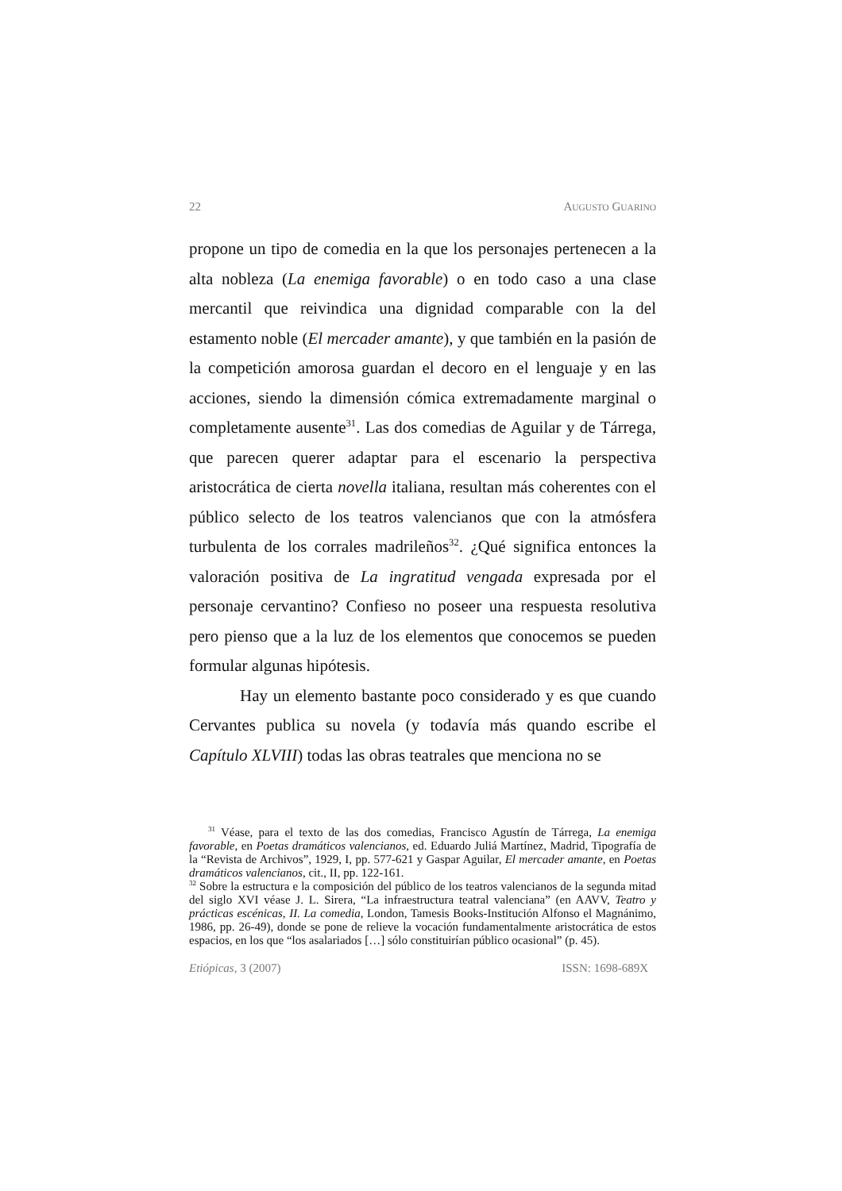22 AUGUSTO GUARINO
propone un tipo de comedia en la que los personajes pertenecen a la alta nobleza (La enemiga favorable) o en todo caso a una clase mercantil que reivindica una dignidad comparable con la del estamento noble (El mercader amante), y que también en la pasión de la competición amorosa guardan el decoro en el lenguaje y en las acciones, siendo la dimensión cómica extremadamente marginal o completamente ausente<sup>31</sup>. Las dos comedias de Aguilar y de Tárrega, que parecen querer adaptar para el escenario la perspectiva aristocrática de cierta novella italiana, resultan más coherentes con el público selecto de los teatros valencianos que con la atmósfera turbulenta de los corrales madrileños<sup>32</sup>. ¿Qué significa entonces la valoración positiva de La ingratitud vengada expresada por el personaje cervantino? Confieso no poseer una respuesta resolutiva pero pienso que a la luz de los elementos que conocemos se pueden formular algunas hipótesis.
Hay un elemento bastante poco considerado y es que cuando Cervantes publica su novela (y todavía más quando escribe el Capítulo XLVIII) todas las obras teatrales que menciona no se
<sup>31</sup> Véase, para el texto de las dos comedias, Francisco Agustín de Tárrega, La enemiga favorable, en Poetas dramáticos valencianos, ed. Eduardo Juliá Martínez, Madrid, Tipografía de la “Revista de Archivos”, 1929, I, pp. 577-621 y Gaspar Aguilar, El mercader amante, en Poetas dramáticos valencianos, cit., II, pp. 122-161.
<sup>32</sup> Sobre la estructura e la composición del público de los teatros valencianos de la segunda mitad del siglo XVI véase J. L. Sirera, “La infraestructura teatral valenciana” (en AAVV, Teatro y prácticas escénicas, II. La comedia, London, Tamesis Books-Institución Alfonso el Magnánimo, 1986, pp. 26-49), donde se pone de relieve la vocación fundamentalmente aristocrática de estos espacios, en los que “los asalariados […] sólo constituirían público ocasional” (p. 45).
Etiópicas, 3 (2007) ISSN: 1698-689X